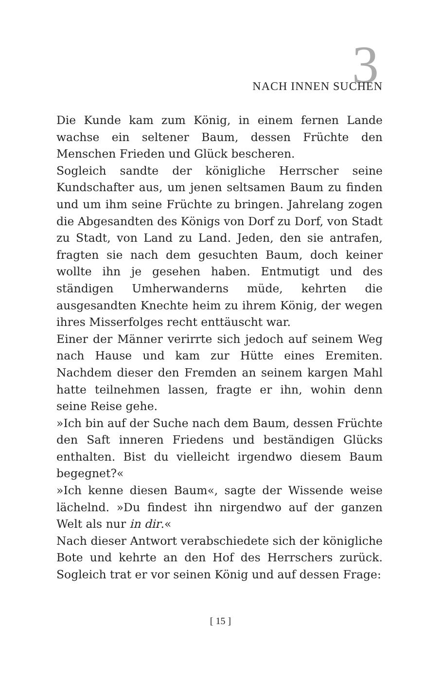3 NACH INNEN SUCHEN
Die Kunde kam zum König, in einem fernen Lande wachse ein seltener Baum, dessen Früchte den Menschen Frieden und Glück bescheren.
Sogleich sandte der königliche Herrscher seine Kundschafter aus, um jenen seltsamen Baum zu finden und um ihm seine Früchte zu bringen. Jahrelang zogen die Abgesandten des Königs von Dorf zu Dorf, von Stadt zu Stadt, von Land zu Land. Jeden, den sie antrafen, fragten sie nach dem gesuchten Baum, doch keiner wollte ihn je gesehen haben. Entmutigt und des ständigen Umherwanderns müde, kehrten die ausgesandten Knechte heim zu ihrem König, der wegen ihres Misserfolges recht enttäuscht war.
Einer der Männer verirrte sich jedoch auf seinem Weg nach Hause und kam zur Hütte eines Eremiten. Nachdem dieser den Fremden an seinem kargen Mahl hatte teilnehmen lassen, fragte er ihn, wohin denn seine Reise gehe.
»Ich bin auf der Suche nach dem Baum, dessen Früchte den Saft inneren Friedens und beständigen Glücks enthalten. Bist du vielleicht irgendwo diesem Baum begegnet?«
»Ich kenne diesen Baum«, sagte der Wissende weise lächelnd. »Du findest ihn nirgendwo auf der ganzen Welt als nur in dir.«
Nach dieser Antwort verabschiedete sich der königliche Bote und kehrte an den Hof des Herrschers zurück. Sogleich trat er vor seinen König und auf dessen Frage:
[ 15 ]